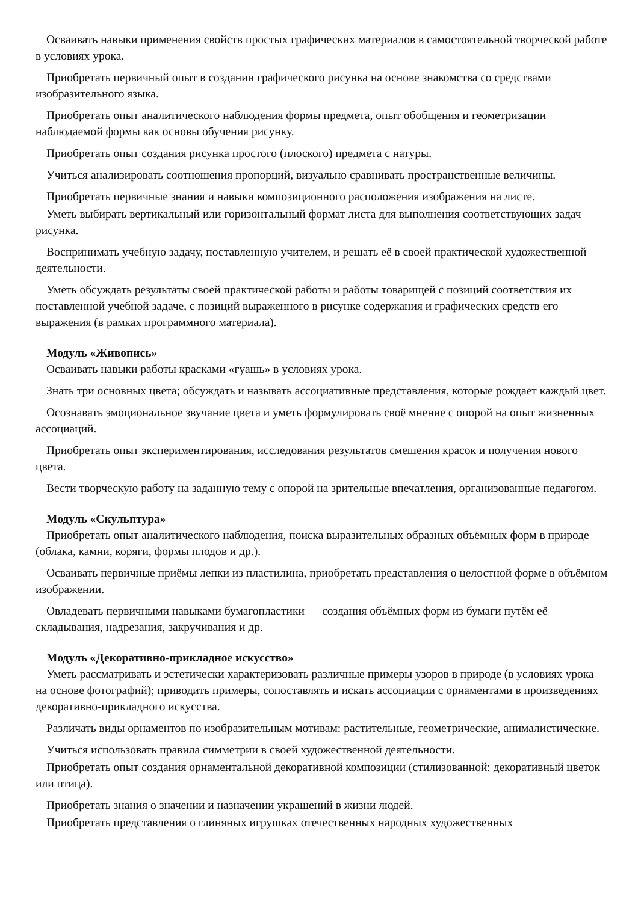Осваивать навыки применения свойств простых графических материалов в самостоятельной творческой работе в условиях урока.
Приобретать первичный опыт в создании графического рисунка на основе знакомства со средствами изобразительного языка.
Приобретать опыт аналитического наблюдения формы предмета, опыт обобщения и геометризации наблюдаемой формы как основы обучения рисунку.
Приобретать опыт создания рисунка простого (плоского) предмета с натуры.
Учиться анализировать соотношения пропорций, визуально сравнивать пространственные величины.
Приобретать первичные знания и навыки композиционного расположения изображения на листе.
Уметь выбирать вертикальный или горизонтальный формат листа для выполнения соответствующих задач рисунка.
Воспринимать учебную задачу, поставленную учителем, и решать её в своей практической художественной деятельности.
Уметь обсуждать результаты своей практической работы и работы товарищей с позиций соответствия их поставленной учебной задаче, с позиций выраженного в рисунке содержания и графических средств его выражения (в рамках программного материала).
Модуль «Живопись»
Осваивать навыки работы красками «гуашь» в условиях урока.
Знать три основных цвета; обсуждать и называть ассоциативные представления, которые рождает каждый цвет.
Осознавать эмоциональное звучание цвета и уметь формулировать своё мнение с опорой на опыт жизненных ассоциаций.
Приобретать опыт экспериментирования, исследования результатов смешения красок и получения нового цвета.
Вести творческую работу на заданную тему с опорой на зрительные впечатления, организованные педагогом.
Модуль «Скульптура»
Приобретать опыт аналитического наблюдения, поиска выразительных образных объёмных форм в природе (облака, камни, коряги, формы плодов и др.).
Осваивать первичные приёмы лепки из пластилина, приобретать представления о целостной форме в объёмном изображении.
Овладевать первичными навыками бумагопластики — создания объёмных форм из бумаги путём её складывания, надрезания, закручивания и др.
Модуль «Декоративно-прикладное искусство»
Уметь рассматривать и эстетически характеризовать различные примеры узоров в природе (в условиях урока на основе фотографий); приводить примеры, сопоставлять и искать ассоциации с орнаментами в произведениях декоративно-прикладного искусства.
Различать виды орнаментов по изобразительным мотивам: растительные, геометрические, анималистические.
Учиться использовать правила симметрии в своей художественной деятельности.
Приобретать опыт создания орнаментальной декоративной композиции (стилизованной: декоративный цветок или птица).
Приобретать знания о значении и назначении украшений в жизни людей.
Приобретать представления о глиняных игрушках отечественных народных художественных